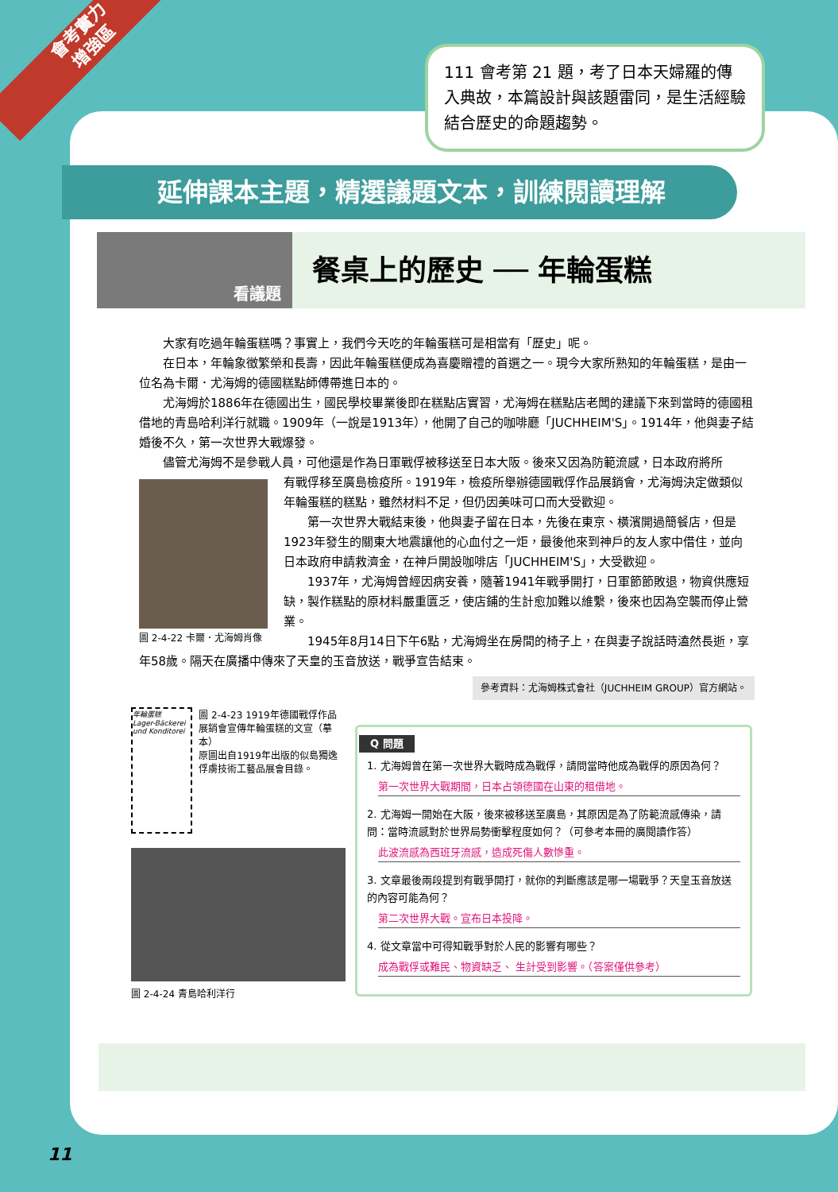會考實力
增強區
111 會考第 21 題，考了日本天婦羅的傳入典故，本篇設計與該題雷同，是生活經驗結合歷史的命題趨勢。
延伸課本主題，精選議題文本，訓練閱讀理解
看議題
餐桌上的歷史 ── 年輪蛋糕
大家有吃過年輪蛋糕嗎？事實上，我們今天吃的年輪蛋糕可是相當有「歷史」呢。
在日本，年輪象徵繁榮和長壽，因此年輪蛋糕便成為喜慶贈禮的首選之一。現今大家所熟知的年輪蛋糕，是由一位名為卡爾．尤海姆的德國糕點師傅帶進日本的。
尤海姆於1886年在德國出生，國民學校畢業後即在糕點店實習，尤海姆在糕點店老闆的建議下來到當時的德國租借地的青島哈利洋行就職。1909年（一說是1913年），他開了自己的咖啡廳「JUCHHEIM'S」。1914年，他與妻子結婚後不久，第一次世界大戰爆發。
儘管尤海姆不是參戰人員，可他還是作為日軍戰俘被移送至日本大阪。後來又因為防範流感，日本政府將所
圖 2-4-22 卡爾．尤海姆肖像
有戰俘移至廣島檢疫所。1919年，檢疫所舉辦德國戰俘作品展銷會，尤海姆決定做類似年輪蛋糕的糕點，雖然材料不足，但仍因美味可口而大受歡迎。
第一次世界大戰結束後，他與妻子留在日本，先後在東京、橫濱開過簡餐店，但是1923年發生的關東大地震讓他的心血付之一炬，最後他來到神戶的友人家中借住，並向日本政府申請救濟金，在神戶開設咖啡店「JUCHHEIM'S」，大受歡迎。
1937年，尤海姆曾經因病安養，隨著1941年戰爭開打，日軍節節敗退，物資供應短缺，製作糕點的原材料嚴重匱乏，使店鋪的生計愈加難以維繫，後來也因為空襲而停止營業。
1945年8月14日下午6點，尤海姆坐在房間的椅子上，在與妻子說話時溘然長逝，享年58歲。隔天在廣播中傳來了天皇的玉音放送，戰爭宣告結束。
參考資料：尤海姆株式會社（JUCHHEIM GROUP）官方網站。
年輪蛋糕
Lager-Bäckerei und Konditorei
圖 2-4-23 1919年德國戰俘作品展銷會宣傳年輪蛋糕的文宣（摹本）
原圖出自1919年出版的似島獨逸俘虜技術工藝品展會目錄。
圖 2-4-24 青島哈利洋行
Q 問題
1. 尤海姆曾在第一次世界大戰時成為戰俘，請問當時他成為戰俘的原因為何？
第一次世界大戰期間，日本占領德國在山東的租借地。
2. 尤海姆一開始在大阪，後來被移送至廣島，其原因是為了防範流感傳染，請問：當時流感對於世界局勢衝擊程度如何？（可參考本冊的廣閱讀作答）
此波流感為西班牙流感，造成死傷人數慘重。
3. 文章最後兩段提到有戰爭開打，就你的判斷應該是哪一場戰爭？天皇玉音放送的內容可能為何？
第二次世界大戰。宣布日本投降。
4. 從文章當中可得知戰爭對於人民的影響有哪些？
成為戰俘或難民、物資缺乏、 生計受到影響。（答案僅供參考）
11